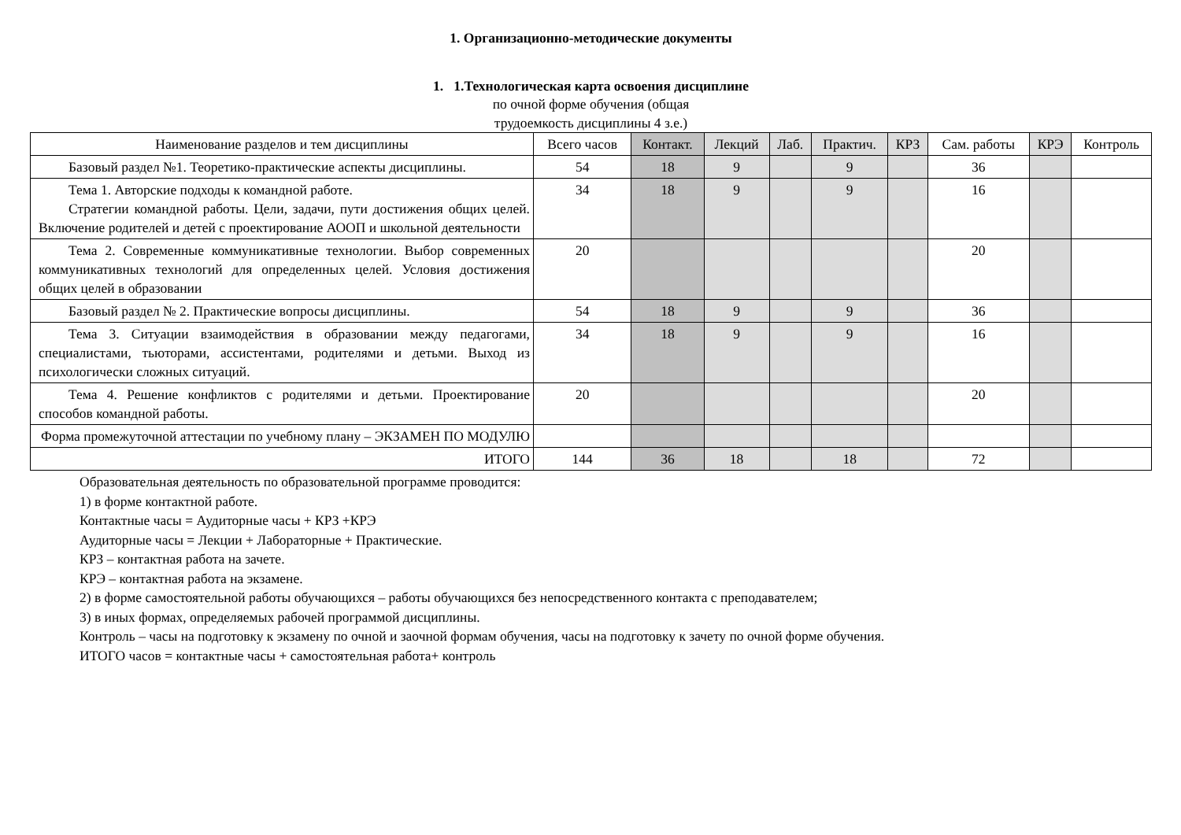1. Организационно-методические документы
1. 1.Технологическая карта освоения дисциплине
по очной форме обучения (общая
трудоемкость дисциплины 4 з.е.)
| Наименование разделов и тем дисциплины | Всего часов | Контакт. | Лекций | Лаб. | Практич. | КРЗ | Сам. работы | КРЭ | Контроль |
| --- | --- | --- | --- | --- | --- | --- | --- | --- | --- |
| Базовый раздел №1. Теоретико-практические аспекты дисциплины. | 54 | 18 | 9 | | 9 | | 36 | | |
| Тема 1. Авторские подходы к командной работе. Стратегии командной работы. Цели, задачи, пути достижения общих целей. Включение родителей и детей с проектирование АООП и школьной деятельности | 34 | 18 | 9 | | 9 | | 16 | | |
| Тема 2. Современные коммуникативные технологии. Выбор современных коммуникативных технологий для определенных целей. Условия достижения общих целей в образовании | 20 | | | | | | 20 | | |
| Базовый раздел № 2. Практические вопросы дисциплины. | 54 | 18 | 9 | | 9 | | 36 | | |
| Тема 3. Ситуации взаимодействия в образовании между педагогами, специалистами, тьюторами, ассистентами, родителями и детьми. Выход из психологически сложных ситуаций. | 34 | 18 | 9 | | 9 | | 16 | | |
| Тема 4. Решение конфликтов с родителями и детьми. Проектирование способов командной работы. | 20 | | | | | | 20 | | |
| Форма промежуточной аттестации по учебному плану – ЭКЗАМЕН ПО МОДУЛЮ | | | | | | | | | |
| ИТОГО | 144 | 36 | 18 | | 18 | | 72 | | |
Образовательная деятельность по образовательной программе проводится:
1) в форме контактной работе.
Контактные часы = Аудиторные часы + КРЗ +КРЭ
Аудиторные часы = Лекции + Лабораторные + Практические.
КРЗ – контактная работа на зачете.
КРЭ – контактная работа на экзамене.
2) в форме самостоятельной работы обучающихся – работы обучающихся без непосредственного контакта с преподавателем;
3) в иных формах, определяемых рабочей программой дисциплины.
Контроль – часы на подготовку к экзамену по очной и заочной формам обучения, часы на подготовку к зачету по очной форме обучения.
ИТОГО часов = контактные часы + самостоятельная работа+ контроль